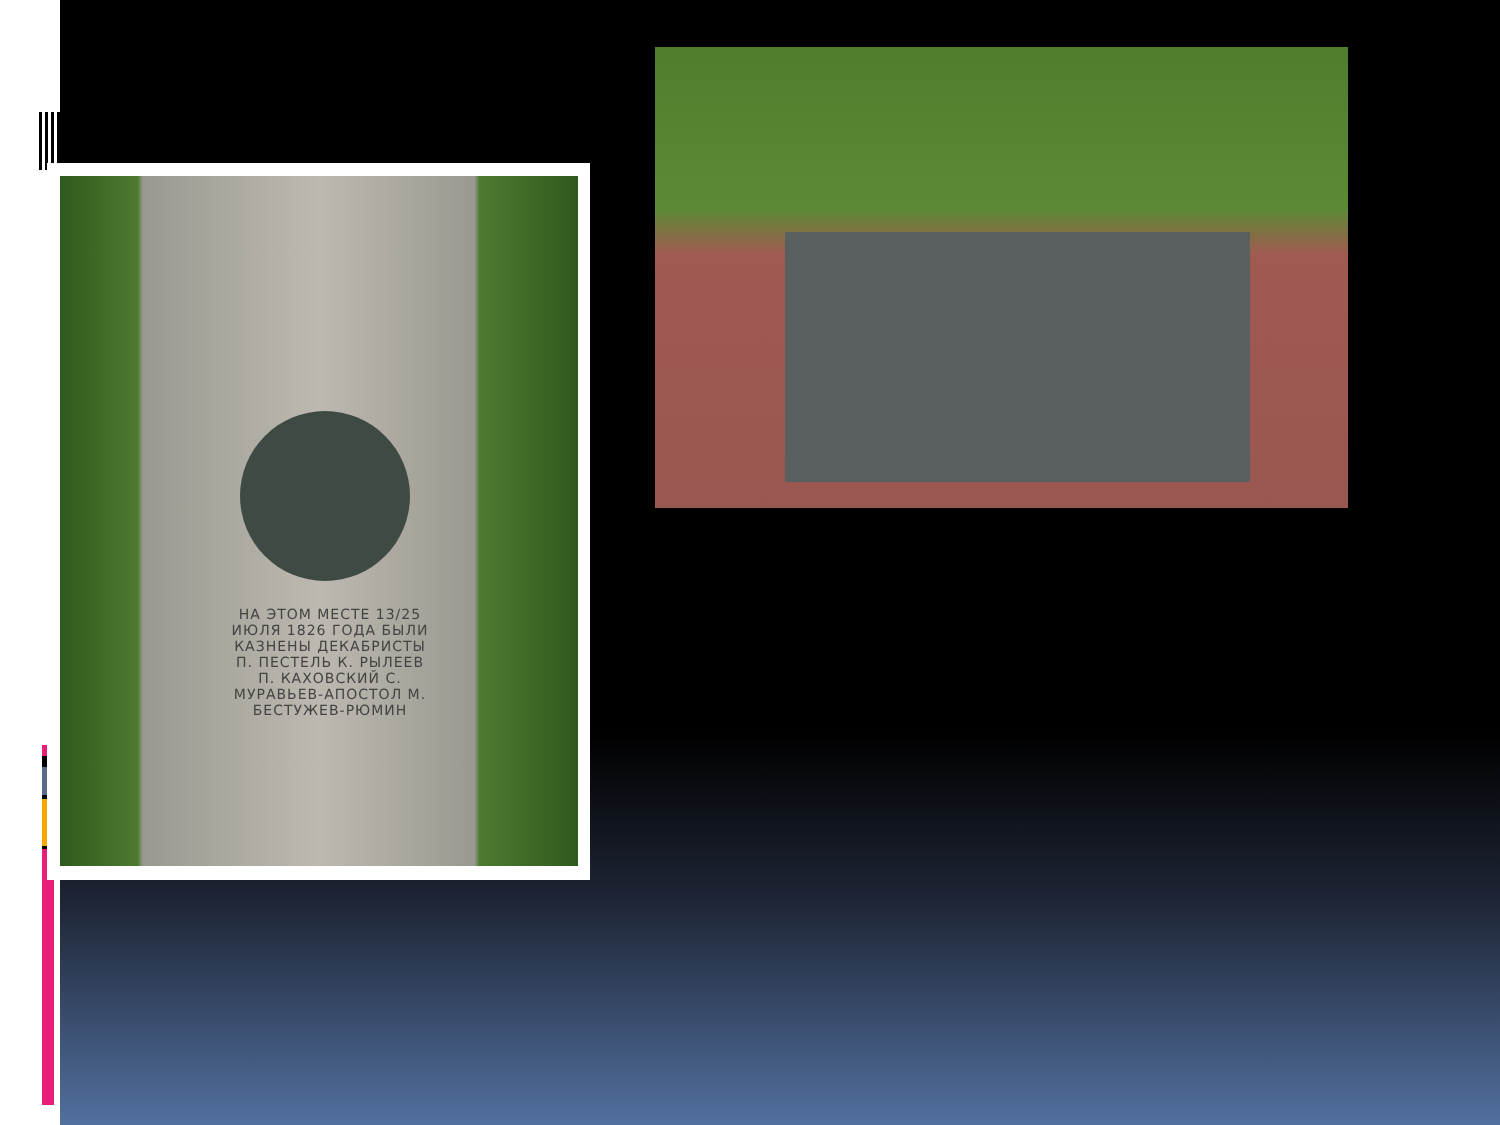НА ЭТОМ МЕСТЕ 13/25 ИЮЛЯ 1826 ГОДА БЫЛИ КАЗНЕНЫ ДЕКАБРИСТЫ П. ПЕСТЕЛЬ К. РЫЛЕЕВ П. КАХОВСКИЙ С. МУРАВЬЕВ-АПОСТОЛ М. БЕСТУЖЕВ-РЮМИН